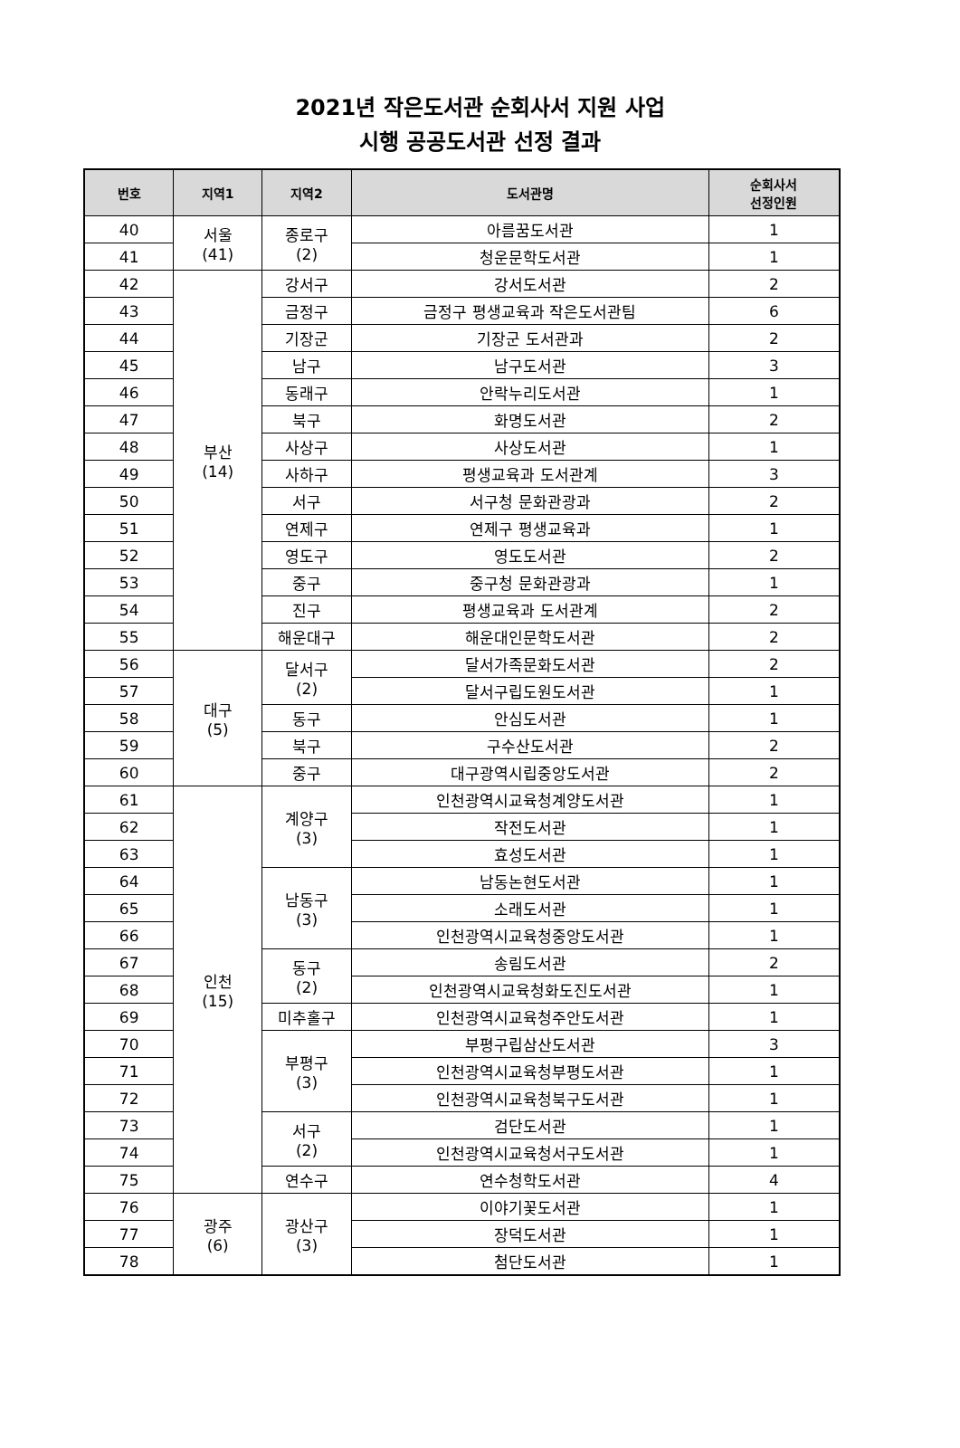2021년 작은도서관 순회사서 지원 사업
시행 공공도서관 선정 결과
| 번호 | 지역1 | 지역2 | 도서관명 | 순회사서 선정인원 |
| --- | --- | --- | --- | --- |
| 40 | 서울 (41) | 종로구 (2) | 아름꿈도서관 | 1 |
| 41 | | | 청운문학도서관 | 1 |
| 42 | 부산 (14) | 강서구 | 강서도서관 | 2 |
| 43 | | 금정구 | 금정구 평생교육과 작은도서관팀 | 6 |
| 44 | | 기장군 | 기장군 도서관과 | 2 |
| 45 | | 남구 | 남구도서관 | 3 |
| 46 | | 동래구 | 안락누리도서관 | 1 |
| 47 | | 북구 | 화명도서관 | 2 |
| 48 | | 사상구 | 사상도서관 | 1 |
| 49 | | 사하구 | 평생교육과 도서관계 | 3 |
| 50 | | 서구 | 서구청 문화관광과 | 2 |
| 51 | | 연제구 | 연제구 평생교육과 | 1 |
| 52 | | 영도구 | 영도도서관 | 2 |
| 53 | | 중구 | 중구청 문화관광과 | 1 |
| 54 | | 진구 | 평생교육과 도서관계 | 2 |
| 55 | | 해운대구 | 해운대인문학도서관 | 2 |
| 56 | 대구 (5) | 달서구 (2) | 달서가족문화도서관 | 2 |
| 57 | | | 달서구립도원도서관 | 1 |
| 58 | | 동구 | 안심도서관 | 1 |
| 59 | | 북구 | 구수산도서관 | 2 |
| 60 | | 중구 | 대구광역시립중앙도서관 | 2 |
| 61 | 인천 (15) | 계양구 (3) | 인천광역시교육청계양도서관 | 1 |
| 62 | | | 작전도서관 | 1 |
| 63 | | | 효성도서관 | 1 |
| 64 | | 남동구 (3) | 남동논현도서관 | 1 |
| 65 | | | 소래도서관 | 1 |
| 66 | | | 인천광역시교육청중앙도서관 | 1 |
| 67 | | 동구 (2) | 송림도서관 | 2 |
| 68 | | | 인천광역시교육청화도진도서관 | 1 |
| 69 | | 미추홀구 | 인천광역시교육청주안도서관 | 1 |
| 70 | | 부평구 (3) | 부평구립삼산도서관 | 3 |
| 71 | | | 인천광역시교육청부평도서관 | 1 |
| 72 | | | 인천광역시교육청북구도서관 | 1 |
| 73 | | 서구 (2) | 검단도서관 | 1 |
| 74 | | | 인천광역시교육청서구도서관 | 1 |
| 75 | | 연수구 | 연수청학도서관 | 4 |
| 76 | 광주 (6) | 광산구 (3) | 이야기꽃도서관 | 1 |
| 77 | | | 장덕도서관 | 1 |
| 78 | | | 첨단도서관 | 1 |